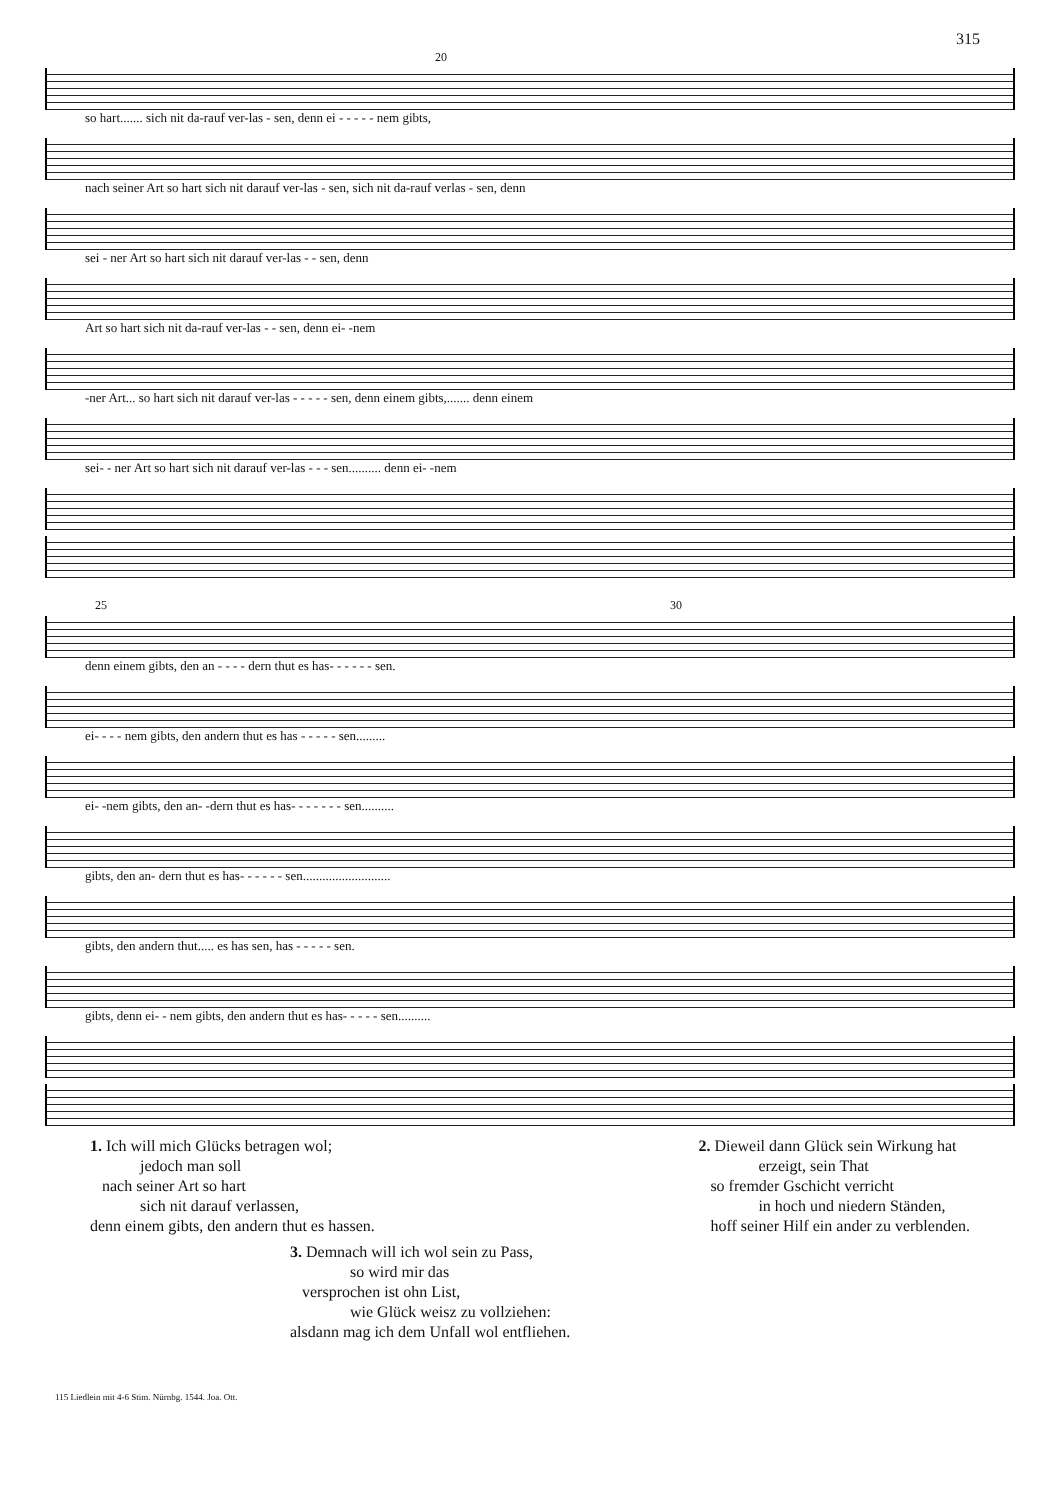315
20
so hart....... sich nit da-rauf ver-las - sen, denn ei - - - - - nem gibts,
nach seiner Art so hart sich nit darauf ver-las - sen, sich nit da-rauf verlas - sen, denn
sei - ner Art so hart sich nit darauf ver-las - - sen, denn
Art so hart sich nit da-rauf ver-las - - sen, denn ei- -nem
-ner Art... so hart sich nit darauf ver-las - - - - - sen, denn einem gibts,....... denn einem
sei- - ner Art so hart sich nit darauf ver-las - - - sen.......... denn ei- -nem
25 30
denn einem gibts, den an - - - - dern thut es has- - - - - - sen.
ei- - - - nem gibts, den andern thut es has - - - - - sen.........
ei- -nem gibts, den an- -dern thut es has- - - - - - - sen..........
gibts, den an- dern thut es has- - - - - - sen...........................
gibts, den andern thut..... es has sen, has - - - - - sen.
gibts, denn ei- - nem gibts, den andern thut es has- - - - - sen..........
1. Ich will mich Glücks betragen wol;
jedoch man soll
nach seiner Art so hart
sich nit darauf verlassen,
denn einem gibts, den andern thut es hassen.
2. Dieweil dann Glück sein Wirkung hat
erzeigt, sein That
so fremder Gschicht verricht
in hoch und niedern Ständen,
hoff seiner Hilf ein ander zu verblenden.
3. Demnach will ich wol sein zu Pass,
so wird mir das
versprochen ist ohn List,
wie Glück weisz zu vollziehen:
alsdann mag ich dem Unfall wol entfliehen.
115 Liedlein mit 4-6 Stim. Nürnbg. 1544. Joa. Ott.